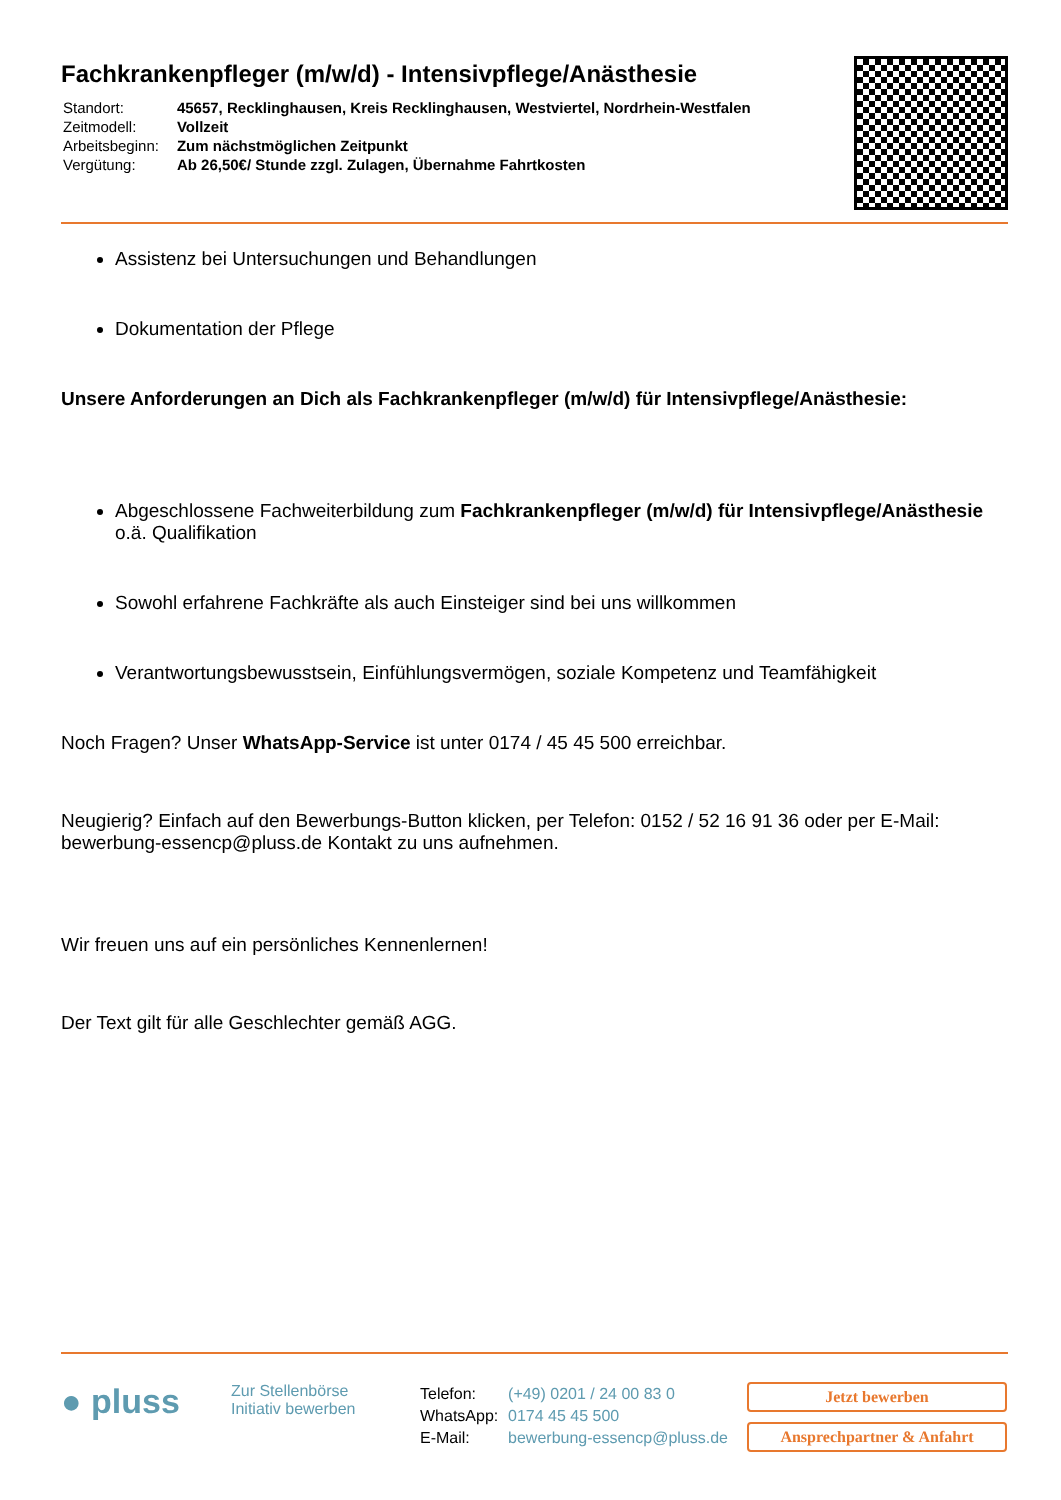Fachkrankenpfleger (m/w/d) - Intensivpflege/Anästhesie
| Standort: | 45657, Recklinghausen, Kreis Recklinghausen, Westviertel, Nordrhein-Westfalen |
| Zeitmodell: | Vollzeit |
| Arbeitsbeginn: | Zum nächstmöglichen Zeitpunkt |
| Vergütung: | Ab 26,50€/ Stunde zzgl. Zulagen, Übernahme Fahrtkosten |
Assistenz bei Untersuchungen und Behandlungen
Dokumentation der Pflege
Unsere Anforderungen an Dich als Fachkrankenpfleger (m/w/d) für Intensivpflege/Anästhesie:
Abgeschlossene Fachweiterbildung zum Fachkrankenpfleger (m/w/d) für Intensivpflege/Anästhesie o.ä. Qualifikation
Sowohl erfahrene Fachkräfte als auch Einsteiger sind bei uns willkommen
Verantwortungsbewusstsein, Einfühlungsvermögen, soziale Kompetenz und Teamfähigkeit
Noch Fragen? Unser WhatsApp-Service ist unter 0174 / 45 45 500 erreichbar.
Neugierig? Einfach auf den Bewerbungs-Button klicken, per Telefon: 0152 / 52 16 91 36 oder per E-Mail: bewerbung-essencp@pluss.de Kontakt zu uns aufnehmen.
Wir freuen uns auf ein persönliches Kennenlernen!
Der Text gilt für alle Geschlechter gemäß AGG.
● pluss
Zur Stellenbörse
Initiativ bewerben
| Telefon: | (+49) 0201 / 24 00 83 0 |
| WhatsApp: | 0174 45 45 500 |
| E-Mail: | bewerbung-essencp@pluss.de |
Jetzt bewerben
Ansprechpartner & Anfahrt